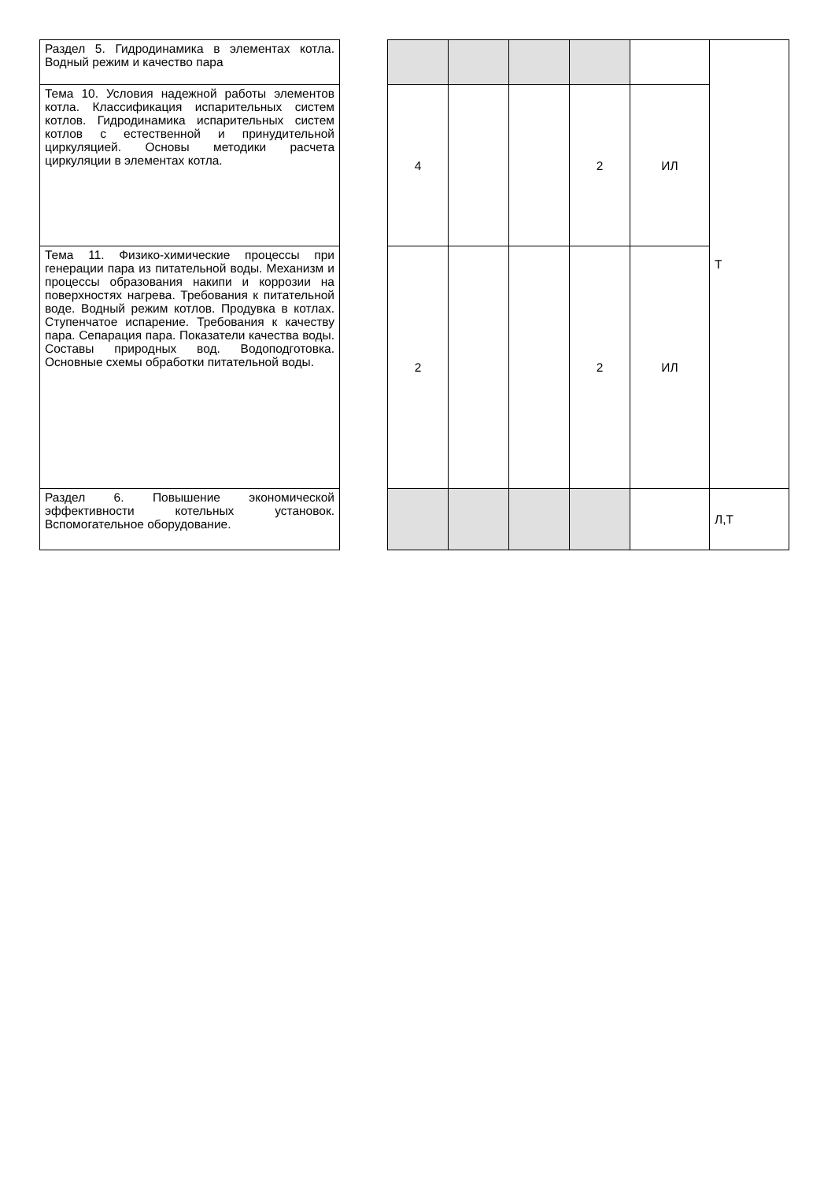| Раздел 5. Гидродинамика в элементах котла. Водный режим и качество пара | | | | | | | Т |
| Тема 10. Условия надежной работы элементов котла. Классификация испарительных систем котлов. Гидродинамика испарительных систем котлов с естественной и принудительной циркуляцией. Основы методики расчета циркуляции в элементах котла. | | 4 | | | 2 | ИЛ | |
| Тема 11. Физико-химические процессы при генерации пара из питательной воды. Механизм и процессы образования накипи и коррозии на поверхностях нагрева. Требования к питательной воде. Водный режим котлов. Продувка в котлах. Ступенчатое испарение. Требования к качеству пара. Сепарация пара. Показатели качества воды. Составы природных вод. Водоподготовка. Основные схемы обработки питательной воды. | | 2 | | | 2 | ИЛ | |
| Раздел 6. Повышение экономической эффективности котельных установок. Вспомогательное оборудование. | | | | | | | Л,Т |